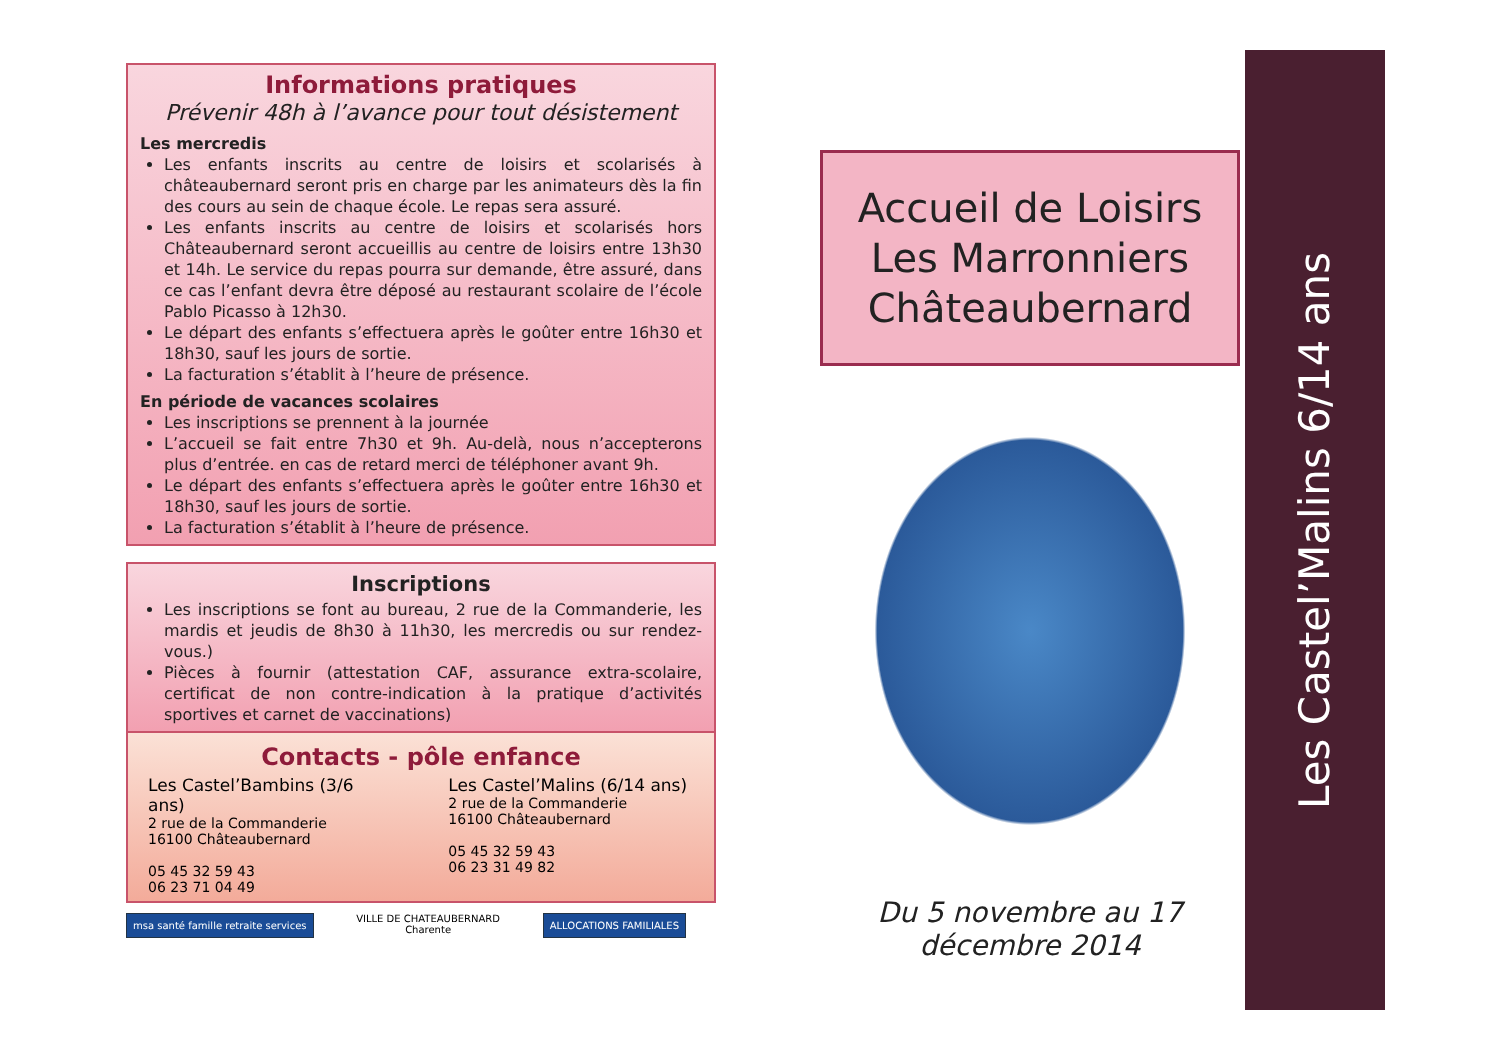Informations pratiques
Prévenir 48h à l’avance pour tout désistement
Les mercredis
Les enfants inscrits au centre de loisirs et scolarisés à châteaubernard seront pris en charge par les animateurs dès la fin des cours au sein de chaque école. Le repas sera assuré.
Les enfants inscrits au centre de loisirs et scolarisés hors Châteaubernard seront accueillis au centre de loisirs entre 13h30 et 14h. Le service du repas pourra sur demande, être assuré, dans ce cas l’enfant devra être déposé au restaurant scolaire de l’école Pablo Picasso à 12h30.
Le départ des enfants s’effectuera après le goûter entre 16h30 et 18h30, sauf les jours de sortie.
La facturation s’établit à l’heure de présence.
En période de vacances scolaires
Les inscriptions se prennent à la journée
L’accueil se fait entre 7h30 et 9h. Au-delà, nous n’accepterons plus d’entrée. en cas de retard merci de téléphoner avant 9h.
Le départ des enfants s’effectuera après le goûter entre 16h30 et 18h30, sauf les jours de sortie.
La facturation s’établit à l’heure de présence.
Inscriptions
Les inscriptions se font au bureau, 2 rue de la Commanderie, les mardis et jeudis de 8h30 à 11h30, les mercredis ou sur rendez-vous.)
Pièces à fournir (attestation CAF, assurance extra-scolaire, certificat de non contre-indication à la pratique d’activités sportives et carnet de vaccinations)
Contacts - pôle enfance
Les Castel’Bambins (3/6 ans)
2 rue de la Commanderie
16100 Châteaubernard
05 45 32 59 43
06 23 71 04 49
Les Castel’Malins (6/14 ans)
2 rue de la Commanderie
16100 Châteaubernard
05 45 32 59 43
06 23 31 49 82
msa santé famille retraite services
VILLE DE CHATEAUBERNARD
Charente
ALLOCATIONS FAMILIALES
Accueil de Loisirs
Les Marronniers
Châteaubernard
Du 5 novembre au 17 décembre 2014
Les Castel’Malins 6/14 ans